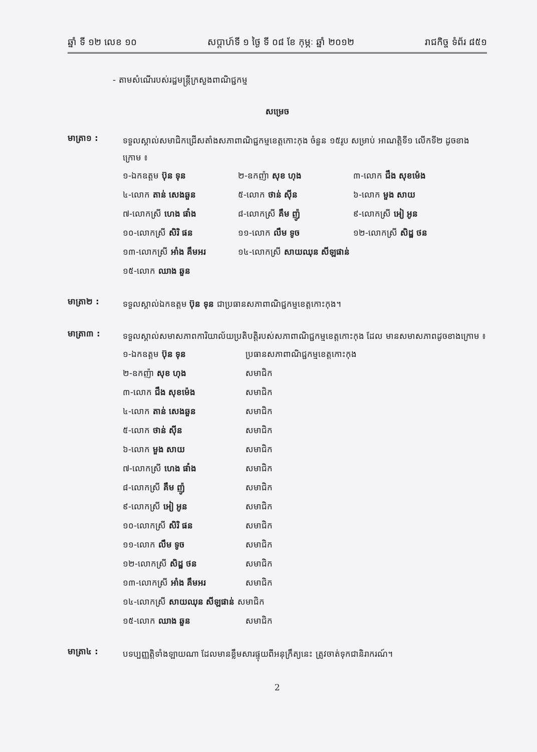ឆ្នាំ ទី ១២ លេខ ១០ សប្តាហ៍ទី ១ ថ្ងៃ ទី ០៨ ខែ កុម្ភៈ ឆ្នាំ ២០១២ រាជកិច្ច ទំព័រ ៨៥១
- តាមសំណើរបស់រដ្ឋមន្ត្រីក្រសួងពាណិជ្ជកម្ម
សម្រេច
មាត្រា១ :
ទទួលស្គាល់សមាជិកជ្រើសតាំងសភាពាណិជ្ជកម្មខេត្តកោះកុង ចំនួន ១៥រូប សម្រាប់ អាណត្តិទី១ លើកទី២ ដូចខាងក្រោម ៖
| ១-ឯកឧត្តម ប៊ុន ទុន | ២-ឧកញ៉ា សុខ ហុង | ៣-លោក ជឹង សុខម៉េង |
| ៤-លោក តាន់ សេងឆួន | ៥-លោក ថាន់ ស៊ីន | ៦-លោក មួង សាយ |
| ៧-លោកស្រី ហេង ផាំង | ៨-លោកស្រី គឹម ញ៉ូ | ៩-លោកស្រី អៀ អូន |
| ១០-លោកស្រី សិរិ ផន | ១១-លោក លឹម ទូច | ១២-លោកស្រី សិដ្ឋ ថន |
| ១៣-លោកស្រី អាំង គឹមអរ | ១៤-លោកស្រី សាយឈុន សីឡផាន់ | |
| ១៥-លោក ឈាង ឆួន | | |
មាត្រា២ :
ទទួលស្គាល់ឯកឧត្តម ប៊ុន ទុន ជាប្រធានសភាពាណិជ្ជកម្មខេត្តកោះកុង។
មាត្រា៣ :
ទទួលស្គាល់សមាសភាពការិយាល័យប្រតិបត្តិរបស់សភាពាណិជ្ជកម្មខេត្តកោះកុង ដែល មានសមាសភាពដូចខាងក្រោម ៖
| ១-ឯកឧត្តម ប៊ុន ទុន | ប្រធានសភាពាណិជ្ជកម្មខេត្តកោះកុង |
| ២-ឧកញ៉ា សុខ ហុង | សមាជិក |
| ៣-លោក ជឹង សុខម៉េង | សមាជិក |
| ៤-លោក តាន់ សេងឆួន | សមាជិក |
| ៥-លោក ថាន់ ស៊ីន | សមាជិក |
| ៦-លោក មួង សាយ | សមាជិក |
| ៧-លោកស្រី ហេង ផាំង | សមាជិក |
| ៨-លោកស្រី គឹម ញ៉ូ | សមាជិក |
| ៩-លោកស្រី អៀ អូន | សមាជិក |
| ១០-លោកស្រី សិរិ ផន | សមាជិក |
| ១១-លោក លឹម ទូច | សមាជិក |
| ១២-លោកស្រី សិដ្ឋ ថន | សមាជិក |
| ១៣-លោកស្រី អាំង គឹមអរ | សមាជិក |
| ១៤-លោកស្រី សាយឈុន សីឡផាន់ សមាជិក | |
| ១៥-លោក ឈាង ឆួន | សមាជិក |
មាត្រា៤ :
បទប្បញ្ញត្តិទាំងឡាយណា ដែលមានខ្លឹមសារផ្ទុយពីអនុក្រឹត្យនេះ ត្រូវចាត់ទុកជានិរាករណ៍។
2